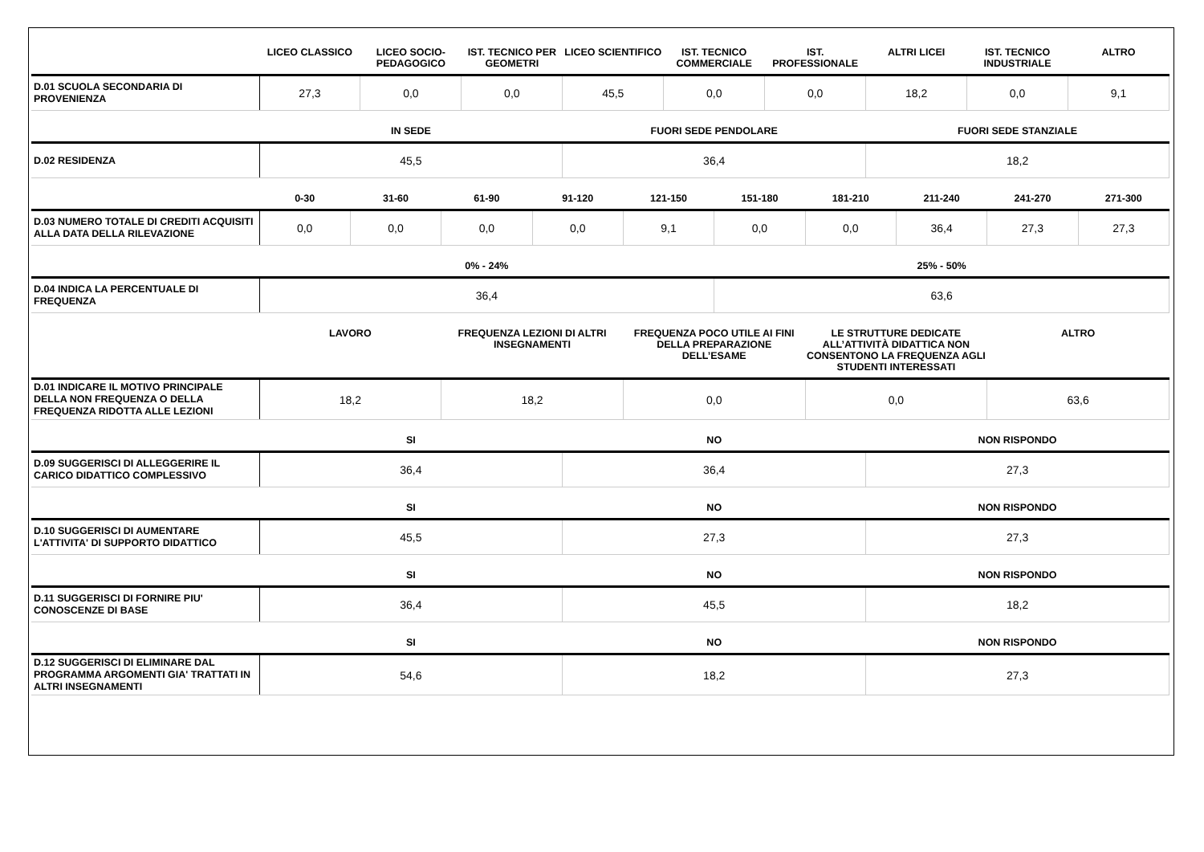| | LICEO CLASSICO | LICEO SOCIO-PEDAGOGICO | IST. TECNICO PER GEOMETRI | LICEO SCIENTIFICO | IST. TECNICO COMMERCIALE | IST. PROFESSIONALE | ALTRI LICEI | IST. TECNICO INDUSTRIALE | ALTRO |
| --- | --- | --- | --- | --- | --- | --- | --- | --- | --- |
| D.01 SCUOLA SECONDARIA DI PROVENIENZA | 27,3 | 0,0 | 0,0 | 45,5 | 0,0 | 0,0 | 18,2 | 0,0 | 9,1 |
| | IN SEDE | FUORI SEDE PENDOLARE | FUORI SEDE STANZIALE |
| --- | --- | --- | --- |
| D.02 RESIDENZA | 45,5 | 36,4 | 18,2 |
| | 0-30 | 31-60 | 61-90 | 91-120 | 121-150 | 151-180 | 181-210 | 211-240 | 241-270 | 271-300 |
| --- | --- | --- | --- | --- | --- | --- | --- | --- | --- | --- |
| D.03 NUMERO TOTALE DI CREDITI ACQUISITI ALLA DATA DELLA RILEVAZIONE | 0,0 | 0,0 | 0,0 | 0,0 | 9,1 | 0,0 | 0,0 | 36,4 | 27,3 | 27,3 |
| | 0% - 24% | 25% - 50% |
| --- | --- | --- |
| D.04 INDICA LA PERCENTUALE DI FREQUENZA | 36,4 | 63,6 |
| | LAVORO | FREQUENZA LEZIONI DI ALTRI INSEGNAMENTI | FREQUENZA POCO UTILE AI FINI DELLA PREPARAZIONE DELL’ESAME | LE STRUTTURE DEDICATE ALL’ATTIVITÀ DIDATTICA NON CONSENTONO LA FREQUENZA AGLI STUDENTI INTERESSATI | ALTRO |
| --- | --- | --- | --- | --- | --- |
| D.01 INDICARE IL MOTIVO PRINCIPALE DELLA NON FREQUENZA O DELLA FREQUENZA RIDOTTA ALLE LEZIONI | 18,2 | 18,2 | 0,0 | 0,0 | 63,6 |
| | SI | NO | NON RISPONDO |
| --- | --- | --- | --- |
| D.09 SUGGERISCI DI ALLEGGERIRE IL CARICO DIDATTICO COMPLESSIVO | 36,4 | 36,4 | 27,3 |
| | SI | NO | NON RISPONDO |
| D.10 SUGGERISCI DI AUMENTARE L'ATTIVITA' DI SUPPORTO DIDATTICO | 45,5 | 27,3 | 27,3 |
| | SI | NO | NON RISPONDO |
| D.11 SUGGERISCI DI FORNIRE PIU' CONOSCENZE DI BASE | 36,4 | 45,5 | 18,2 |
| | SI | NO | NON RISPONDO |
| D.12 SUGGERISCI DI ELIMINARE DAL PROGRAMMA ARGOMENTI GIA' TRATTATI IN ALTRI INSEGNAMENTI | 54,6 | 18,2 | 27,3 |